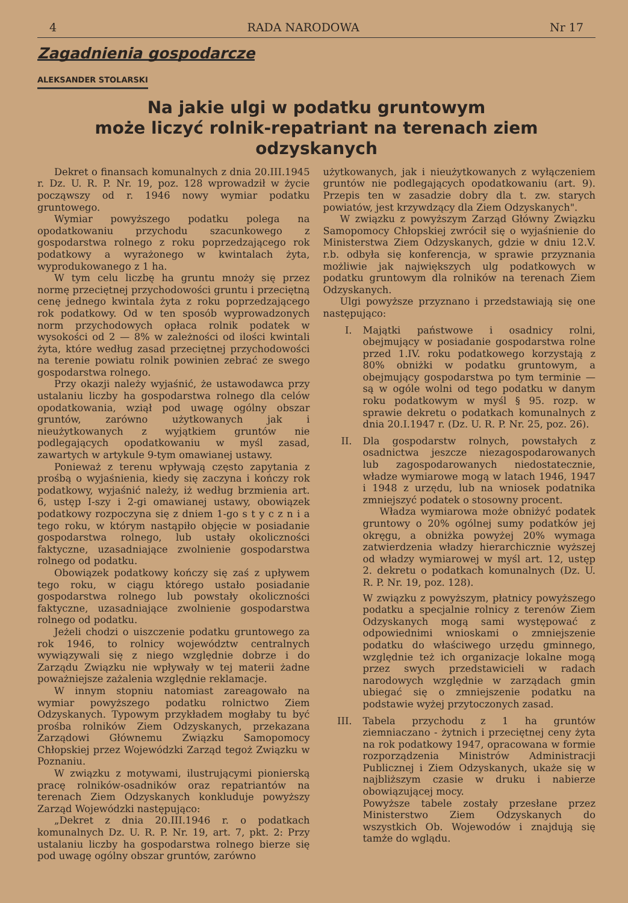4 RADA NARODOWA Nr 17
Zagadnienia gospodarcze
ALEKSANDER STOLARSKI
Na jakie ulgi w podatku gruntowym
może liczyć rolnik-repatriant na terenach ziem odzyskanych
Dekret o finansach komunalnych z dnia 20.III.1945 r. Dz. U. R. P. Nr. 19, poz. 128 wprowadził w życie począwszy od r. 1946 nowy wymiar podatku gruntowego.
Wymiar powyższego podatku polega na opodatkowaniu przychodu szacunkowego z gospodarstwa rolnego z roku poprzedzającego rok podatkowy a wyrażonego w kwintalach żyta, wyprodukowanego z 1 ha.
W tym celu liczbę ha gruntu mnoży się przez normę przeciętnej przychodowości gruntu i przeciętną cenę jednego kwintala żyta z roku poprzedzającego rok podatkowy. Od w ten sposób wyprowadzonych norm przychodowych opłaca rolnik podatek w wysokości od 2 — 8% w zależności od ilości kwintali żyta, które według zasad przeciętnej przychodowości na terenie powiatu rolnik powinien zebrać ze swego gospodarstwa rolnego.
Przy okazji należy wyjaśnić, że ustawodawca przy ustalaniu liczby ha gospodarstwa rolnego dla celów opodatkowania, wziął pod uwagę ogólny obszar gruntów, zarówno użytkowanych jak i nieużytkowanych z wyjątkiem gruntów nie podlegających opodatkowaniu w myśl zasad, zawartych w artykule 9-tym omawianej ustawy.
Ponieważ z terenu wpływają często zapytania z prośbą o wyjaśnienia, kiedy się zaczyna i kończy rok podatkowy, wyjaśnić należy, iż według brzmienia art. 6, ustęp I-szy i 2-gi omawianej ustawy, obowiązek podatkowy rozpoczyna się z dniem 1-go s t y c z n i a tego roku, w którym nastąpiło objęcie w posiadanie gospodarstwa rolnego, lub ustały okoliczności faktyczne, uzasadniające zwolnienie gospodarstwa rolnego od podatku.
Obowiązek podatkowy kończy się zaś z upływem tego roku, w ciągu którego ustało posiadanie gospodarstwa rolnego lub powstały okoliczności faktyczne, uzasadniające zwolnienie gospodarstwa rolnego od podatku.
Jeżeli chodzi o uiszczenie podatku gruntowego za rok 1946, to rolnicy województw centralnych wywiązywali się z niego względnie dobrze i do Zarządu Związku nie wpływały w tej materii żadne poważniejsze zażalenia względnie reklamacje.
W innym stopniu natomiast zareagowało na wymiar powyższego podatku rolnictwo Ziem Odzyskanych. Typowym przykładem mogłaby tu być prośba rolników Ziem Odzyskanych, przekazana Zarządowi Głównemu Związku Samopomocy Chłopskiej przez Wojewódzki Zarząd tegoż Związku w Poznaniu.
W związku z motywami, ilustrującymi pionierską pracę rolników-osadników oraz repatriantów na terenach Ziem Odzyskanych konkluduje powyższy Zarząd Wojewódzki następująco:
„Dekret z dnia 20.III.1946 r. o podatkach komunalnych Dz. U. R. P. Nr. 19, art. 7, pkt. 2: Przy ustalaniu liczby ha gospodarstwa rolnego bierze się pod uwagę ogólny obszar gruntów, zarówno
użytkowanych, jak i nieużytkowanych z wyłączeniem gruntów nie podlegających opodatkowaniu (art. 9). Przepis ten w zasadzie dobry dla t. zw. starych powiatów, jest krzywdzący dla Ziem Odzyskanych".
W związku z powyższym Zarząd Główny Związku Samopomocy Chłopskiej zwrócił się o wyjaśnienie do Ministerstwa Ziem Odzyskanych, gdzie w dniu 12.V. r.b. odbyła się konferencja, w sprawie przyznania możliwie jak największych ulg podatkowych w podatku gruntowym dla rolników na terenach Ziem Odzyskanych.
Ulgi powyższe przyznano i przedstawiają się one następująco:
I. Majątki państwowe i osadnicy rolni, obejmujący w posiadanie gospodarstwa rolne przed 1.IV. roku podatkowego korzystają z 80% obniżki w podatku gruntowym, a obejmujący gospodarstwa po tym terminie — są w ogóle wolni od tego podatku w danym roku podatkowym w myśl § 95. rozp. w sprawie dekretu o podatkach komunalnych z dnia 20.I.1947 r. (Dz. U. R. P. Nr. 25, poz. 26).
II. Dla gospodarstw rolnych, powstałych z osadnictwa jeszcze niezagospodarowanych lub zagospodarowanych niedostatecznie, władze wymiarowe mogą w latach 1946, 1947 i 1948 z urzędu, lub na wniosek podatnika zmniejszyć podatek o stosowny procent.
Władza wymiarowa może obniżyć podatek gruntowy o 20% ogólnej sumy podatków jej okręgu, a obniżka powyżej 20% wymaga zatwierdzenia władzy hierarchicznie wyższej od władzy wymiarowej w myśl art. 12, ustęp 2. dekretu o podatkach komunalnych (Dz. U. R. P. Nr. 19, poz. 128).
W związku z powyższym, płatnicy powyższego podatku a specjalnie rolnicy z terenów Ziem Odzyskanych mogą sami występować z odpowiednimi wnioskami o zmniejszenie podatku do właściwego urzędu gminnego, względnie też ich organizacje lokalne mogą przez swych przedstawicieli w radach narodowych względnie w zarządach gmin ubiegać się o zmniejszenie podatku na podstawie wyżej przytoczonych zasad.
III. Tabela przychodu z 1 ha gruntów ziemniaczano - żytnich i przeciętnej ceny żyta na rok podatkowy 1947, opracowana w formie rozporządzenia Ministrów Administracji Publicznej i Ziem Odzyskanych, ukaże się w najbliższym czasie w druku i nabierze obowiązującej mocy.
Powyższe tabele zostały przesłane przez Ministerstwo Ziem Odzyskanych do wszystkich Ob. Wojewodów i znajdują się tamże do wglądu.